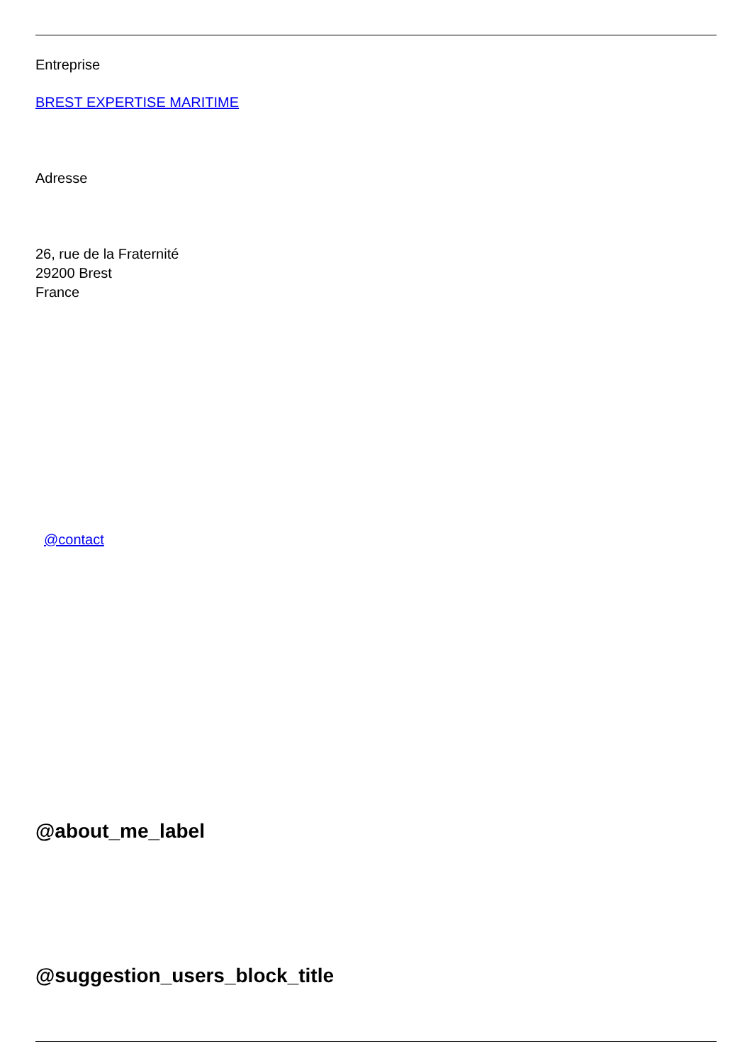Entreprise
BREST EXPERTISE MARITIME
Adresse
26, rue de la Fraternité
29200 Brest
France
@contact
@about_me_label
@suggestion_users_block_title